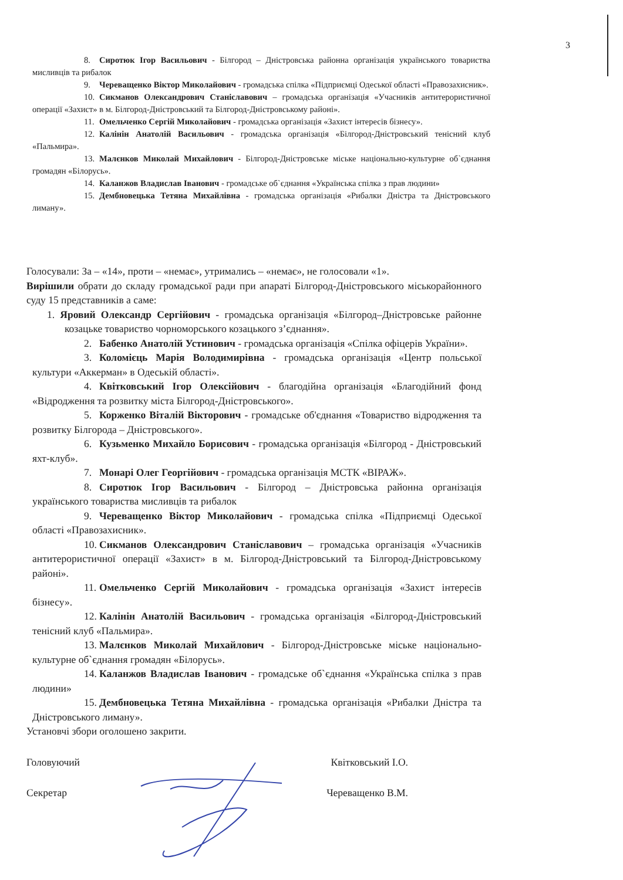3
8. Сиротюк Ігор Васильович - Білгород – Дністровська районна організація українського товариства мисливців та рибалок
9. Череващенко Віктор Миколайович - громадська спілка «Підприємці Одеської області «Правозахисник».
10. Сикманов Олександрович Станіславович – громадська організація «Учасників антитерористичної операції «Захист» в м. Білгород-Дністровський та Білгород-Дністровському районі».
11. Омельченко Сергій Миколайович - громадська організація «Захист інтересів бізнесу».
12. Калінін Анатолій Васильович - громадська організація «Білгород-Дністровський тенісний клуб «Пальмира».
13. Малєнков Миколай Михайлович - Білгород-Дністровське міське національно-культурне об`єднання громадян «Білорусь».
14. Каланжов Владислав Іванович - громадське об`єднання «Українська спілка з прав людини»
15. Дембновецька Тетяна Михайлівна - громадська організація «Рибалки Дністра та Дністровського лиману».
Голосували: За – «14», проти – «немає», утримались – «немає», не голосовали «1».
Вирішили обрати до складу громадської ради при апараті Білгород-Дністровського міськорайонного суду 15 представників а саме:
1. Яровий Олександр Сергійович - громадська організація «Білгород–Дністровське районне козацьке товариство чорноморського козацького з’єднання».
2. Бабенко Анатолій Устинович - громадська організація «Спілка офіцерів України».
3. Коломієць Марія Володимирівна - громадська організація «Центр польської культури «Аккерман» в Одеській області».
4. Квітковський Ігор Олексійович - благодійна організація «Благодійний фонд «Відродження та розвитку міста Білгород-Дністровського».
5. Корженко Віталій Вікторович - громадське об'єднання «Товариство відродження та розвитку Білгорода – Дністровського».
6. Кузьменко Михайло Борисович - громадська організація «Білгород - Дністровський яхт-клуб».
7. Монарі Олег Георгійович - громадська організація МСТК «ВІРАЖ».
8. Сиротюк Ігор Васильович - Білгород – Дністровська районна організація українського товариства мисливців та рибалок
9. Череващенко Віктор Миколайович - громадська спілка «Підприємці Одеської області «Правозахисник».
10. Сикманов Олександрович Станіславович – громадська організація «Учасників антитерористичної операції «Захист» в м. Білгород-Дністровський та Білгород-Дністровському районі».
11. Омельченко Сергій Миколайович - громадська організація «Захист інтересів бізнесу».
12. Калінін Анатолій Васильович - громадська організація «Білгород-Дністровський тенісний клуб «Пальмира».
13. Малєнков Миколай Михайлович - Білгород-Дністровське міське національно-культурне об`єднання громадян «Білорусь».
14. Каланжов Владислав Іванович - громадське об`єднання «Українська спілка з прав людини»
15. Дембновецька Тетяна Михайлівна - громадська організація «Рибалки Дністра та Дністровського лиману».
Установчі збори оголошено закрити.
Головуючий Квітковський І.О.
Секретар Череващенко В.М.